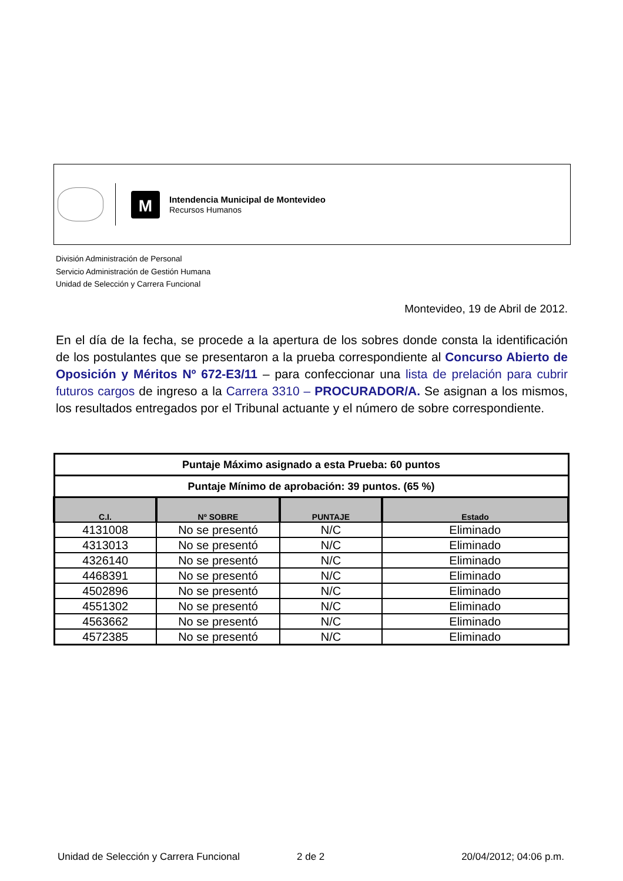M
Intendencia Municipal de Montevideo
Recursos Humanos
División Administración de Personal
Servicio Administración de Gestión Humana
Unidad de Selección y Carrera Funcional
Montevideo, 19 de Abril de 2012.
En el día de la fecha, se procede a la apertura de los sobres donde consta la identificación de los postulantes que se presentaron a la prueba correspondiente al Concurso Abierto de Oposición y Méritos Nº 672-E3/11 – para confeccionar una lista de prelación para cubrir futuros cargos de ingreso a la Carrera 3310 – PROCURADOR/A. Se asignan a los mismos, los resultados entregados por el Tribunal actuante y el número de sobre correspondiente.
| Puntaje Máximo asignado a esta Prueba: 60 puntos | | | |
| Puntaje Mínimo de aprobación: 39 puntos. (65 %) | | | |
| C.I. | Nº SOBRE | PUNTAJE | Estado |
| 4131008 | No se presentó | N/C | Eliminado |
| 4313013 | No se presentó | N/C | Eliminado |
| 4326140 | No se presentó | N/C | Eliminado |
| 4468391 | No se presentó | N/C | Eliminado |
| 4502896 | No se presentó | N/C | Eliminado |
| 4551302 | No se presentó | N/C | Eliminado |
| 4563662 | No se presentó | N/C | Eliminado |
| 4572385 | No se presentó | N/C | Eliminado |
Unidad de Selección y Carrera Funcional 2 de 2 20/04/2012; 04:06 p.m.